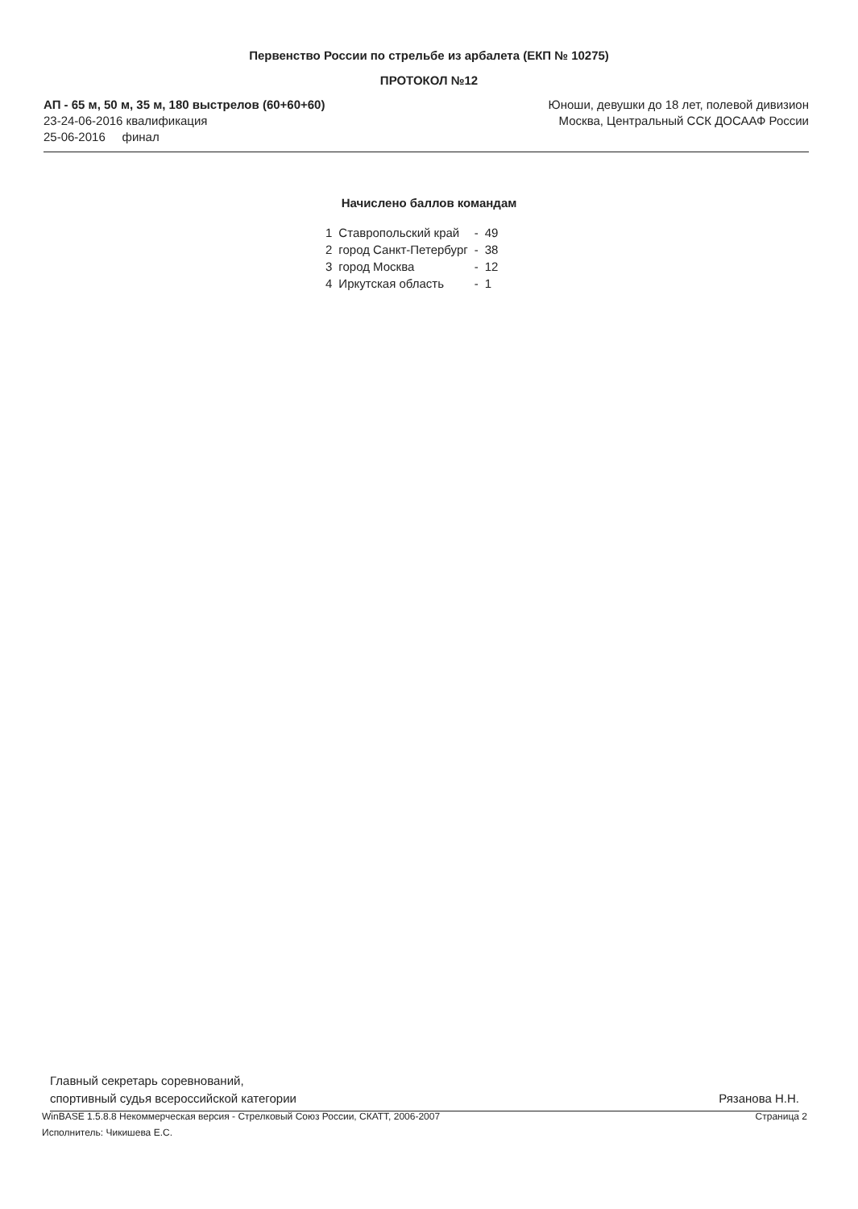Первенство России по стрельбе из арбалета (ЕКП № 10275)
ПРОТОКОЛ №12
АП - 65 м, 50 м, 35 м, 180 выстрелов (60+60+60)
23-24-06-2016 квалификация
25-06-2016 финал
Юноши, девушки до 18 лет, полевой дивизион
Москва, Центральный ССК ДОСААФ России
Начислено баллов командам
| 1 | Ставропольский край | - | 49 |
| 2 | город Санкт-Петербург | - | 38 |
| 3 | город Москва | - | 12 |
| 4 | Иркутская область | - | 1 |
Главный секретарь соревнований,
спортивный судья всероссийской категории
Рязанова Н.Н.
WinBASE 1.5.8.8 Некоммерческая версия - Стрелковый Союз России, СКАТТ, 2006-2007
Исполнитель: Чикишева Е.С.
Страница 2